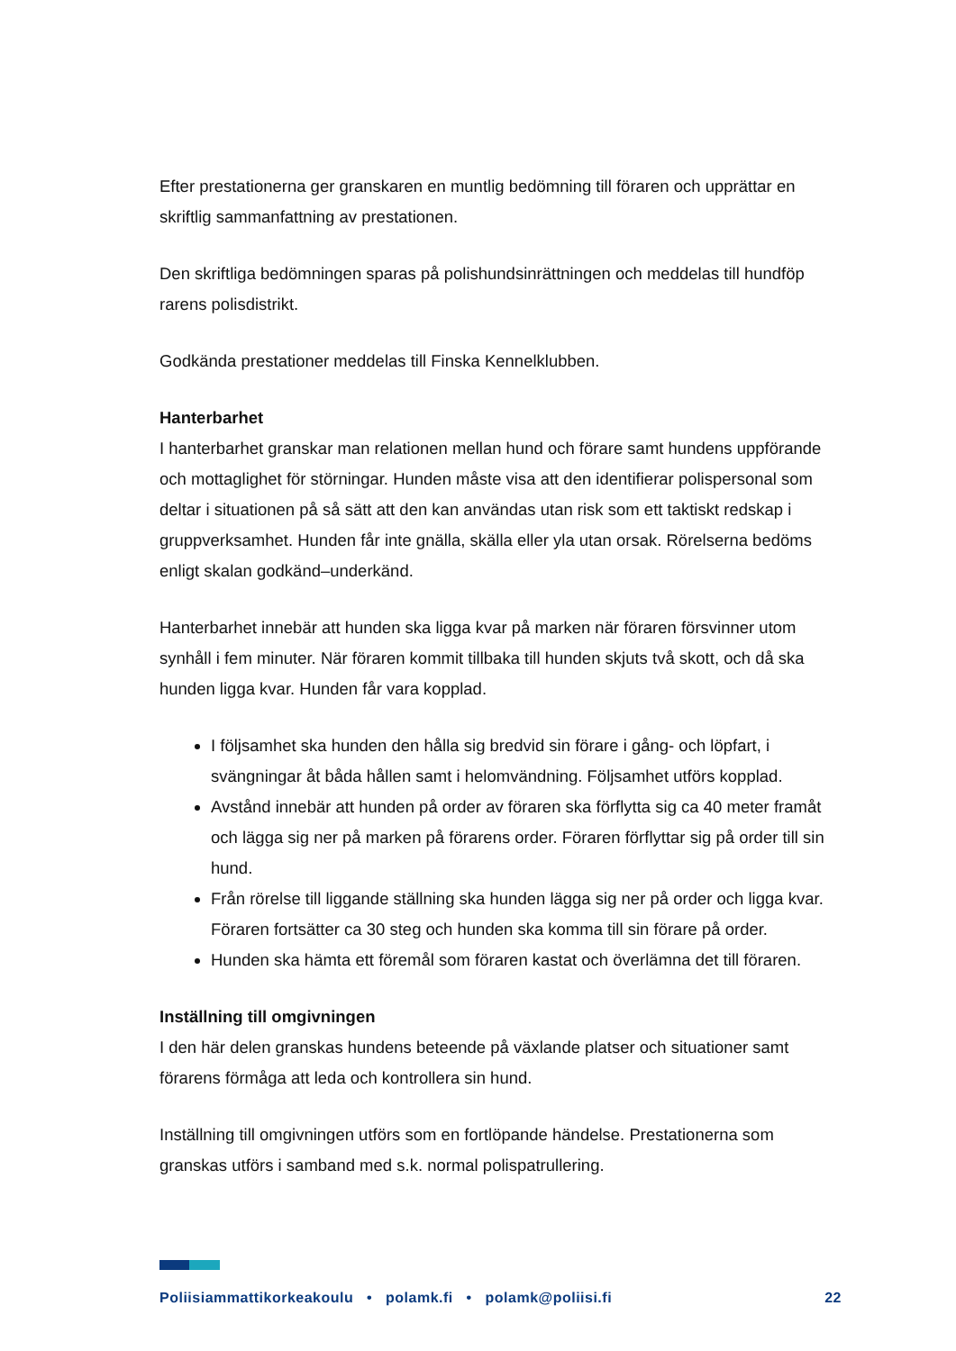Efter prestationerna ger granskaren en muntlig bedömning till föraren och upprättar en skriftlig sammanfattning av prestationen.
Den skriftliga bedömningen sparas på polishundsinrättningen och meddelas till hundföp rarens polisdistrikt.
Godkända prestationer meddelas till Finska Kennelklubben.
Hanterbarhet
I hanterbarhet granskar man relationen mellan hund och förare samt hundens uppförande och mottaglighet för störningar. Hunden måste visa att den identifierar polispersonal som deltar i situationen på så sätt att den kan användas utan risk som ett taktiskt redskap i gruppverksamhet. Hunden får inte gnälla, skälla eller yla utan orsak. Rörelserna bedöms enligt skalan godkänd–underkänd.
Hanterbarhet innebär att hunden ska ligga kvar på marken när föraren försvinner utom synhåll i fem minuter. När föraren kommit tillbaka till hunden skjuts två skott, och då ska hunden ligga kvar. Hunden får vara kopplad.
I följsamhet ska hunden den hålla sig bredvid sin förare i gång- och löpfart, i svängningar åt båda hållen samt i helomvändning. Följsamhet utförs kopplad.
Avstånd innebär att hunden på order av föraren ska förflytta sig ca 40 meter framåt och lägga sig ner på marken på förarens order. Föraren förflyttar sig på order till sin hund.
Från rörelse till liggande ställning ska hunden lägga sig ner på order och ligga kvar. Föraren fortsätter ca 30 steg och hunden ska komma till sin förare på order.
Hunden ska hämta ett föremål som föraren kastat och överlämna det till föraren.
Inställning till omgivningen
I den här delen granskas hundens beteende på växlande platser och situationer samt förarens förmåga att leda och kontrollera sin hund.
Inställning till omgivningen utförs som en fortlöpande händelse. Prestationerna som granskas utförs i samband med s.k. normal polispatrullering.
Poliisiammattikorkeakoulu • polamk.fi • polamk@poliisi.fi 22